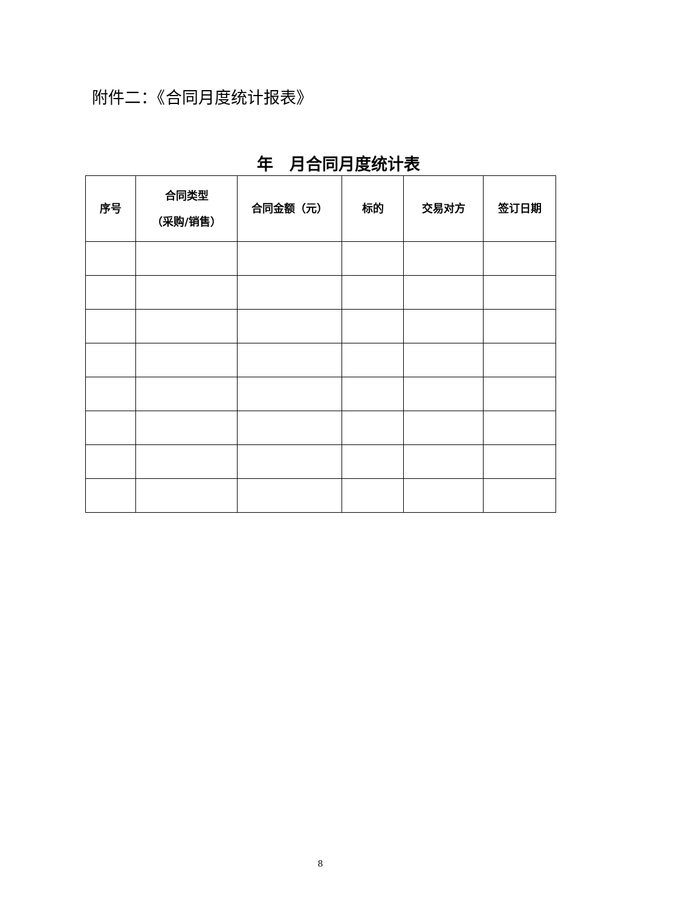附件二：《合同月度统计报表》
年　月合同月度统计表
| 序号 | 合同类型 （采购/销售） | 合同金额（元） | 标的 | 交易对方 | 签订日期 |
| --- | --- | --- | --- | --- | --- |
8